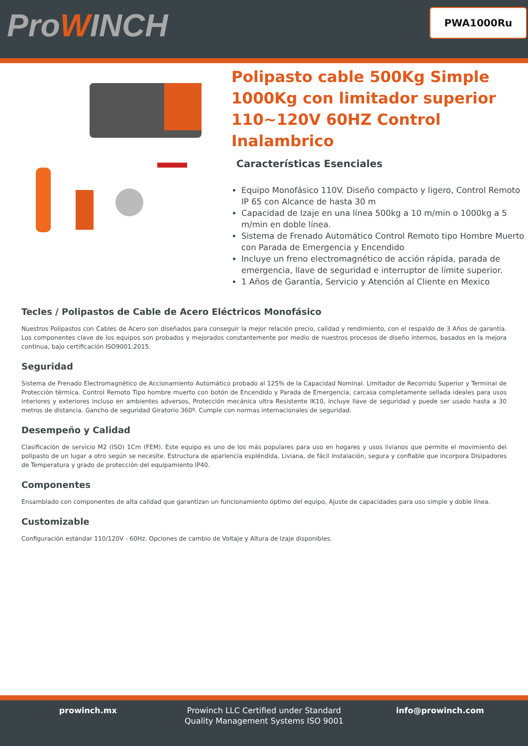ProWINCH PWA1000Ru
Polipasto cable 500Kg Simple 1000Kg con limitador superior 110~120V 60HZ Control Inalambrico
Características Esenciales
Equipo Monofásico 110V. Diseño compacto y ligero, Control Remoto IP 65 con Alcance de hasta 30 m
Capacidad de Izaje en una línea 500kg a 10 m/min o 1000kg a 5 m/min en doble línea.
Sistema de Frenado Automático Control Remoto tipo Hombre Muerto con Parada de Emergencia y Encendido
Incluye un freno electromagnético de acción rápida, parada de emergencia, llave de seguridad e interruptor de límite superior.
1 Años de Garantía, Servicio y Atención al Cliente en Mexico
Tecles / Polipastos de Cable de Acero Eléctricos Monofásico
Nuestros Polipastos con Cables de Acero son diseñados para conseguir la mejor relación precio, calidad y rendimiento, con el respaldo de 3 Años de garantía. Los componentes clave de los equipos son probados y mejorados constantemente por medio de nuestros procesos de diseño internos, basados en la mejora continua, bajo certificación ISO9001:2015.
Seguridad
Sistema de Frenado Electromagnético de Accionamiento Automático probado al 125% de la Capacidad Nominal. Limitador de Recorrido Superior y Terminal de Protección térmica. Control Remoto Tipo hombre muerto con botón de Encendido y Parada de Emergencia, carcasa completamente sellada ideales para usos interiores y exteriores incluso en ambientes adversos, Protección mecánica ultra Resistente IK10, incluye llave de seguridad y puede ser usado hasta a 30 metros de distancia. Gancho de seguridad Giratorio 360º. Cumple con normas internacionales de seguridad.
Desempeño y Calidad
Clasificación de servicio M2 (ISO) 1Cm (FEM). Este equipo es uno de los más populares para uso en hogares y usos livianos que permite el movimiento del polipasto de un lugar a otro según se necesite. Estructura de apariencia espléndida, Liviana, de fácil instalación, segura y confiable que incorpora Disipadores de Temperatura y grado de protección del equipamiento IP40.
Componentes
Ensamblado con componentes de alta calidad que garantizan un funcionamiento óptimo del equipo, Ajuste de capacidades para uso simple y doble línea.
Customizable
Configuración estándar 110/120V - 60Hz. Opciones de cambio de Voltaje y Altura de Izaje disponibles.
prowinch.mx Prowinch LLC Certified under Standard Quality Management Systems ISO 9001
info@prowinch.com